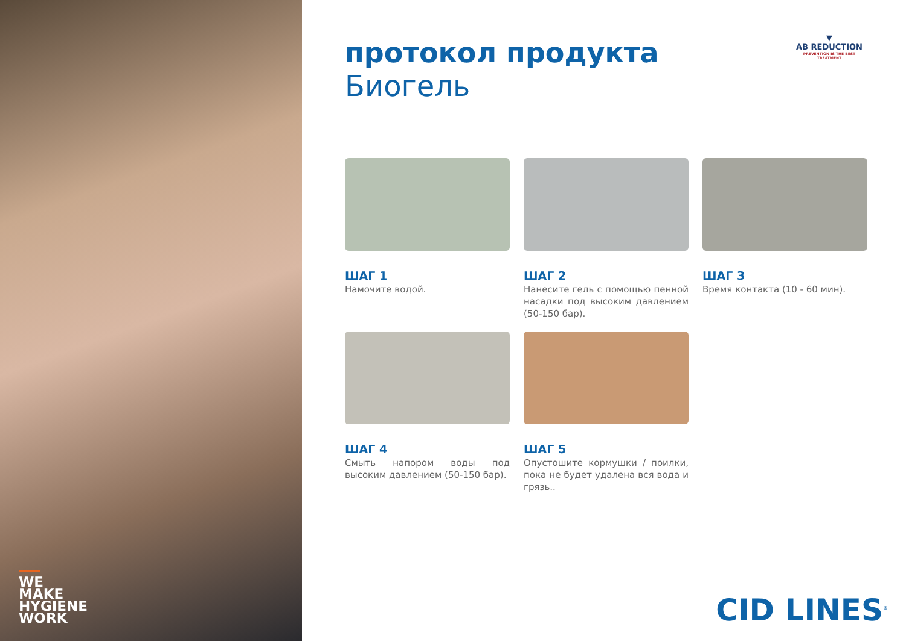WE MAKE HYGIENE WORK
протокол продукта
Биогель
▼
AB REDUCTION
PREVENTION IS THE BEST TREATMENT
ШАГ 1
Намочите водой.
ШАГ 2
Нанесите гель с помощью пенной насадки под высоким давлением (50-150 бар).
ШАГ 3
Время контакта (10 - 60 мин).
ШАГ 4
Смыть напором воды под высоким давлением (50-150 бар).
ШАГ 5
Опустошите кормушки / поилки, пока не будет удалена вся вода и грязь..
CID LINES<sup>®</sup>